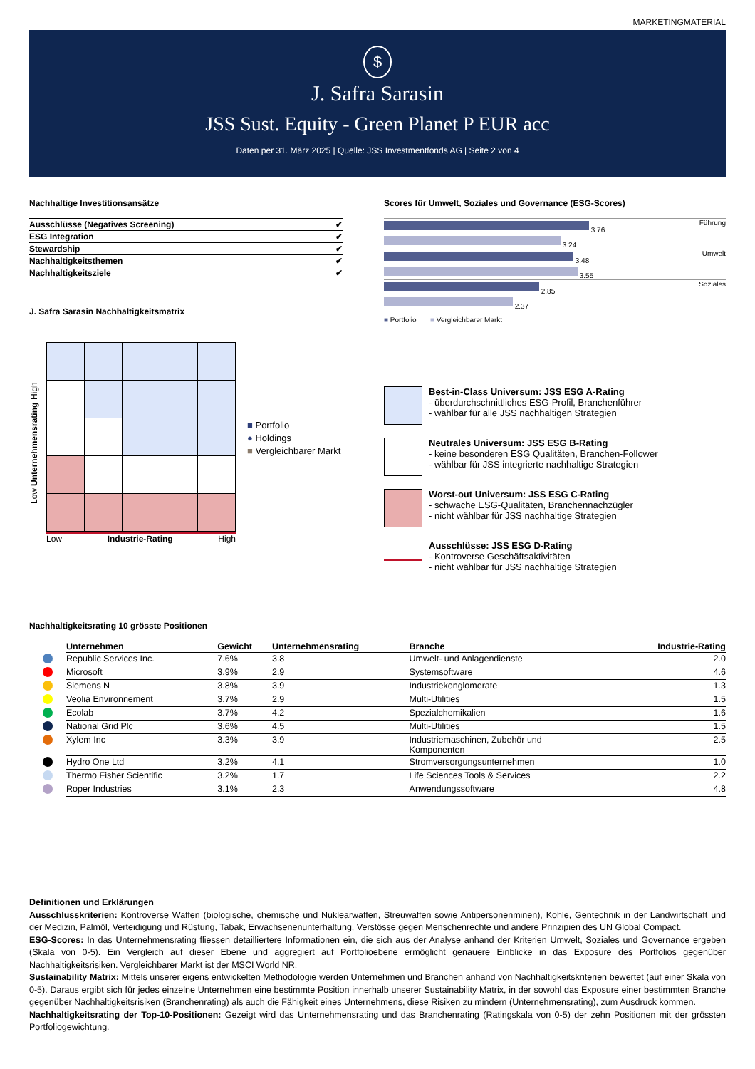MARKETINGMATERIAL
$
J. Safra Sarasin
JSS Sust. Equity - Green Planet P EUR acc
Daten per 31. März 2025 | Quelle: JSS Investmentfonds AG | Seite 2 von 4
Nachhaltige Investitionsansätze
| Ausschlüsse (Negatives Screening) | ✔ |
| ESG Integration | ✔ |
| Stewardship | ✔ |
| Nachhaltigkeitsthemen | ✔ |
| Nachhaltigkeitsziele | ✔ |
J. Safra Sarasin Nachhaltigkeitsmatrix
Low Unternehmensrating High
Low Industrie-Rating High
■ Portfolio
● Holdings
■ Vergleichbarer Markt
Scores für Umwelt, Soziales und Governance (ESG-Scores)
| 3.76 | Führung |
| 3.24 | |
| 3.48 | Umwelt |
| 3.55 | |
| 2.85 | Soziales |
| 2.37 | |
■ Portfolio ■ Vergleichbarer Markt
Best-in-Class Universum: JSS ESG A-Rating
- überdurchschnittliches ESG-Profil, Branchenführer
- wählbar für alle JSS nachhaltigen Strategien
Neutrales Universum: JSS ESG B-Rating
- keine besonderen ESG Qualitäten, Branchen-Follower
- wählbar für JSS integrierte nachhaltige Strategien
Worst-out Universum: JSS ESG C-Rating
- schwache ESG-Qualitäten, Branchennachzügler
- nicht wählbar für JSS nachhaltige Strategien
Ausschlüsse: JSS ESG D-Rating
- Kontroverse Geschäftsaktivitäten
- nicht wählbar für JSS nachhaltige Strategien
Nachhaltigkeitsrating 10 grösste Positionen
| | Unternehmen | Gewicht | Unternehmensrating | Branche | Industrie-Rating |
| | Republic Services Inc. | 7.6% | 3.8 | Umwelt- und Anlagendienste | 2.0 |
| | Microsoft | 3.9% | 2.9 | Systemsoftware | 4.6 |
| | Siemens N | 3.8% | 3.9 | Industriekonglomerate | 1.3 |
| | Veolia Environnement | 3.7% | 2.9 | Multi-Utilities | 1.5 |
| | Ecolab | 3.7% | 4.2 | Spezialchemikalien | 1.6 |
| | National Grid Plc | 3.6% | 4.5 | Multi-Utilities | 1.5 |
| | Xylem Inc | 3.3% | 3.9 | Industriemaschinen, Zubehör und Komponenten | 2.5 |
| | Hydro One Ltd | 3.2% | 4.1 | Stromversorgungsunternehmen | 1.0 |
| | Thermo Fisher Scientific | 3.2% | 1.7 | Life Sciences Tools & Services | 2.2 |
| | Roper Industries | 3.1% | 2.3 | Anwendungssoftware | 4.8 |
Definitionen und Erklärungen
Ausschlusskriterien: Kontroverse Waffen (biologische, chemische und Nuklearwaffen, Streuwaffen sowie Antipersonenminen), Kohle, Gentechnik in der Landwirtschaft und der Medizin, Palmöl, Verteidigung und Rüstung, Tabak, Erwachsenenunterhaltung, Verstösse gegen Menschenrechte und andere Prinzipien des UN Global Compact.
ESG-Scores: In das Unternehmensrating fliessen detailliertere Informationen ein, die sich aus der Analyse anhand der Kriterien Umwelt, Soziales und Governance ergeben (Skala von 0-5). Ein Vergleich auf dieser Ebene und aggregiert auf Portfolioebene ermöglicht genauere Einblicke in das Exposure des Portfolios gegenüber Nachhaltigkeitsrisiken. Vergleichbarer Markt ist der MSCI World NR.
Sustainability Matrix: Mittels unserer eigens entwickelten Methodologie werden Unternehmen und Branchen anhand von Nachhaltigkeitskriterien bewertet (auf einer Skala von 0-5). Daraus ergibt sich für jedes einzelne Unternehmen eine bestimmte Position innerhalb unserer Sustainability Matrix, in der sowohl das Exposure einer bestimmten Branche gegenüber Nachhaltigkeitsrisiken (Branchenrating) als auch die Fähigkeit eines Unternehmens, diese Risiken zu mindern (Unternehmensrating), zum Ausdruck kommen.
Nachhaltigkeitsrating der Top-10-Positionen: Gezeigt wird das Unternehmensrating und das Branchenrating (Ratingskala von 0-5) der zehn Positionen mit der grössten Portfoliogewichtung.